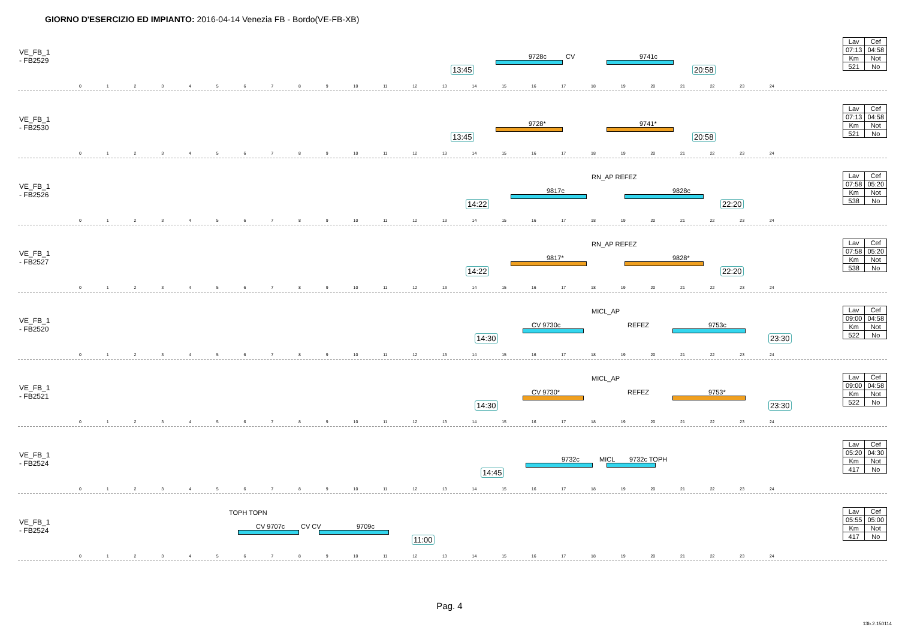GIORNO D'ESERCIZIO ED IMPIANTO: 2016-04-14 Venezia FB - Bordo(VE-FB-XB)
VE_FB_1
- FB2529
13:45
9728c CV 9741c
20:58
0123456789 10 11 12 13 14 15 16 17 18 19 20 21 22 23 24
| Lav | Cef |
| 07:13 | 04:58 |
| Km | Not |
| 521 | No |
VE_FB_1
- FB2530
13:45
9728* 9741*
20:58
0123456789 10 11 12 13 14 15 16 17 18 19 20 21 22 23 24
| Lav | Cef |
| 07:13 | 04:58 |
| Km | Not |
| 521 | No |
VE_FB_1
- FB2526
14:22
9817c
RN_AP REFEZ
9828c
22:20
0123456789 10 11 12 13 14 15 16 17 18 19 20 21 22 23 24
| Lav | Cef |
| 07:58 | 05:20 |
| Km | Not |
| 538 | No |
VE_FB_1
- FB2527
14:22
9817*
RN_AP REFEZ
9828*
22:20
0123456789 10 11 12 13 14 15 16 17 18 19 20 21 22 23 24
| Lav | Cef |
| 07:58 | 05:20 |
| Km | Not |
| 538 | No |
VE_FB_1
- FB2520
14:30
CV 9730c
MICL_AP
REFEZ 9753c
23:30
0123456789 10 11 12 13 14 15 16 17 18 19 20 21 22 23 24
| Lav | Cef |
| 09:00 | 04:58 |
| Km | Not |
| 522 | No |
VE_FB_1
- FB2521
14:30
CV 9730*
MICL_AP
REFEZ 9753*
23:30
0123456789 10 11 12 13 14 15 16 17 18 19 20 21 22 23 24
| Lav | Cef |
| 09:00 | 04:58 |
| Km | Not |
| 522 | No |
VE_FB_1
- FB2524
14:45
9732c MICL 9732c TOPH
0123456789 10 11 12 13 14 15 16 17 18 19 20 21 22 23 24
| Lav | Cef |
| 05:20 | 04:30 |
| Km | Not |
| 417 | No |
VE_FB_1
- FB2524
TOPH TOPN
CV 9707c CV CV 9709c
11:00
0123456789 10 11 12 13 14 15 16 17 18 19 20 21 22 23 24
| Lav | Cef |
| 05:55 | 05:00 |
| Km | Not |
| 417 | No |
Pag. 4
13b.2.150114